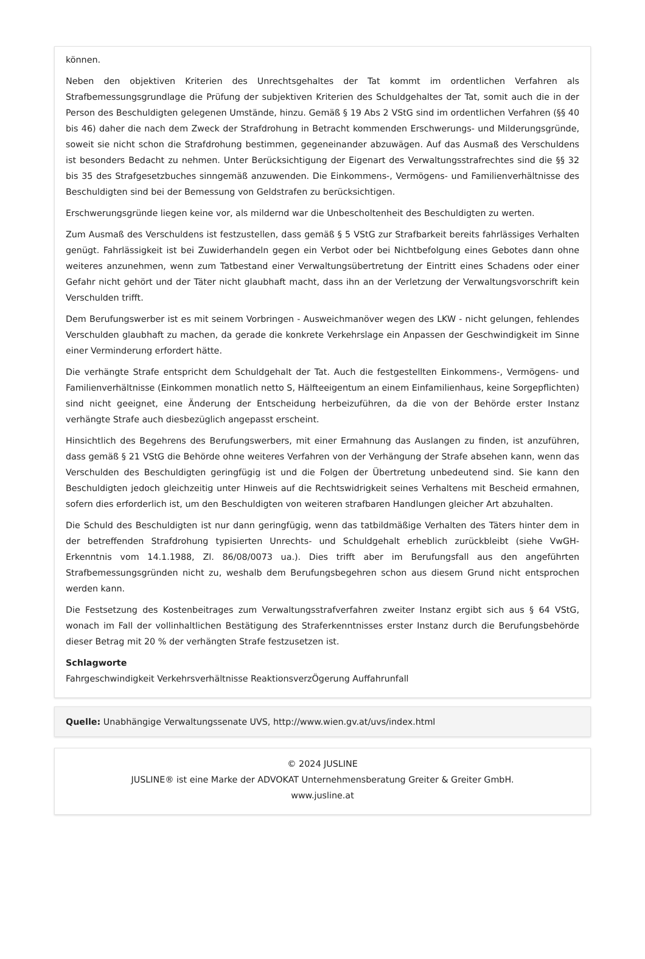können.
Neben den objektiven Kriterien des Unrechtsgehaltes der Tat kommt im ordentlichen Verfahren als Strafbemessungsgrundlage die Prüfung der subjektiven Kriterien des Schuldgehaltes der Tat, somit auch die in der Person des Beschuldigten gelegenen Umstände, hinzu. Gemäß § 19 Abs 2 VStG sind im ordentlichen Verfahren (§§ 40 bis 46) daher die nach dem Zweck der Strafdrohung in Betracht kommenden Erschwerungs- und Milderungsgründe, soweit sie nicht schon die Strafdrohung bestimmen, gegeneinander abzuwägen. Auf das Ausmaß des Verschuldens ist besonders Bedacht zu nehmen. Unter Berücksichtigung der Eigenart des Verwaltungsstrafrechtes sind die §§ 32 bis 35 des Strafgesetzbuches sinngemäß anzuwenden. Die Einkommens-, Vermögens- und Familienverhältnisse des Beschuldigten sind bei der Bemessung von Geldstrafen zu berücksichtigen.
Erschwerungsgründe liegen keine vor, als mildernd war die Unbescholtenheit des Beschuldigten zu werten.
Zum Ausmaß des Verschuldens ist festzustellen, dass gemäß § 5 VStG zur Strafbarkeit bereits fahrlässiges Verhalten genügt. Fahrlässigkeit ist bei Zuwiderhandeln gegen ein Verbot oder bei Nichtbefolgung eines Gebotes dann ohne weiteres anzunehmen, wenn zum Tatbestand einer Verwaltungsübertretung der Eintritt eines Schadens oder einer Gefahr nicht gehört und der Täter nicht glaubhaft macht, dass ihn an der Verletzung der Verwaltungsvorschrift kein Verschulden trifft.
Dem Berufungswerber ist es mit seinem Vorbringen - Ausweichmanöver wegen des LKW - nicht gelungen, fehlendes Verschulden glaubhaft zu machen, da gerade die konkrete Verkehrslage ein Anpassen der Geschwindigkeit im Sinne einer Verminderung erfordert hätte.
Die verhängte Strafe entspricht dem Schuldgehalt der Tat. Auch die festgestellten Einkommens-, Vermögens- und Familienverhältnisse (Einkommen monatlich netto S, Hälfteeigentum an einem Einfamilienhaus, keine Sorgepflichten) sind nicht geeignet, eine Änderung der Entscheidung herbeizuführen, da die von der Behörde erster Instanz verhängte Strafe auch diesbezüglich angepasst erscheint.
Hinsichtlich des Begehrens des Berufungswerbers, mit einer Ermahnung das Auslangen zu finden, ist anzuführen, dass gemäß § 21 VStG die Behörde ohne weiteres Verfahren von der Verhängung der Strafe absehen kann, wenn das Verschulden des Beschuldigten geringfügig ist und die Folgen der Übertretung unbedeutend sind. Sie kann den Beschuldigten jedoch gleichzeitig unter Hinweis auf die Rechtswidrigkeit seines Verhaltens mit Bescheid ermahnen, sofern dies erforderlich ist, um den Beschuldigten von weiteren strafbaren Handlungen gleicher Art abzuhalten.
Die Schuld des Beschuldigten ist nur dann geringfügig, wenn das tatbildmäßige Verhalten des Täters hinter dem in der betreffenden Strafdrohung typisierten Unrechts- und Schuldgehalt erheblich zurückbleibt (siehe VwGH-Erkenntnis vom 14.1.1988, Zl. 86/08/0073 ua.). Dies trifft aber im Berufungsfall aus den angeführten Strafbemessungsgründen nicht zu, weshalb dem Berufungsbegehren schon aus diesem Grund nicht entsprochen werden kann.
Die Festsetzung des Kostenbeitrages zum Verwaltungsstrafverfahren zweiter Instanz ergibt sich aus § 64 VStG, wonach im Fall der vollinhaltlichen Bestätigung des Straferkenntnisses erster Instanz durch die Berufungsbehörde dieser Betrag mit 20 % der verhängten Strafe festzusetzen ist.
Schlagworte
Fahrgeschwindigkeit Verkehrsverhältnisse ReaktionsverzÖgerung Auffahrunfall
Quelle: Unabhängige Verwaltungssenate UVS, http://www.wien.gv.at/uvs/index.html
© 2024 JUSLINE
JUSLINE® ist eine Marke der ADVOKAT Unternehmensberatung Greiter & Greiter GmbH.
www.jusline.at